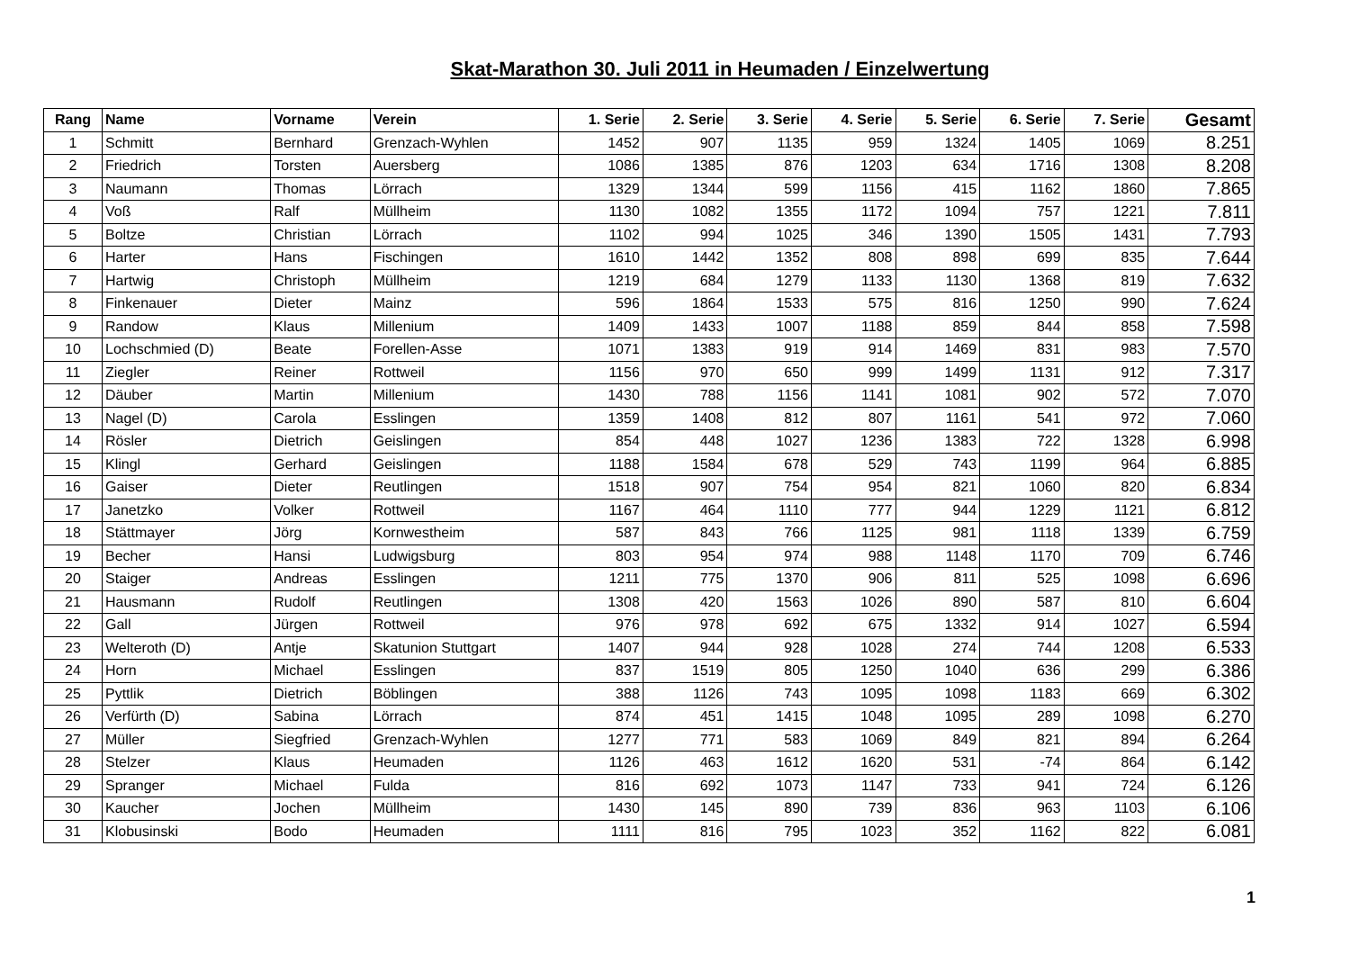Skat-Marathon 30. Juli 2011 in Heumaden / Einzelwertung
| Rang | Name | Vorname | Verein | 1. Serie | 2. Serie | 3. Serie | 4. Serie | 5. Serie | 6. Serie | 7. Serie | Gesamt |
| --- | --- | --- | --- | --- | --- | --- | --- | --- | --- | --- | --- |
| 1 | Schmitt | Bernhard | Grenzach-Wyhlen | 1452 | 907 | 1135 | 959 | 1324 | 1405 | 1069 | 8.251 |
| 2 | Friedrich | Torsten | Auersberg | 1086 | 1385 | 876 | 1203 | 634 | 1716 | 1308 | 8.208 |
| 3 | Naumann | Thomas | Lörrach | 1329 | 1344 | 599 | 1156 | 415 | 1162 | 1860 | 7.865 |
| 4 | Voß | Ralf | Müllheim | 1130 | 1082 | 1355 | 1172 | 1094 | 757 | 1221 | 7.811 |
| 5 | Boltze | Christian | Lörrach | 1102 | 994 | 1025 | 346 | 1390 | 1505 | 1431 | 7.793 |
| 6 | Harter | Hans | Fischingen | 1610 | 1442 | 1352 | 808 | 898 | 699 | 835 | 7.644 |
| 7 | Hartwig | Christoph | Müllheim | 1219 | 684 | 1279 | 1133 | 1130 | 1368 | 819 | 7.632 |
| 8 | Finkenauer | Dieter | Mainz | 596 | 1864 | 1533 | 575 | 816 | 1250 | 990 | 7.624 |
| 9 | Randow | Klaus | Millenium | 1409 | 1433 | 1007 | 1188 | 859 | 844 | 858 | 7.598 |
| 10 | Lochschmied (D) | Beate | Forellen-Asse | 1071 | 1383 | 919 | 914 | 1469 | 831 | 983 | 7.570 |
| 11 | Ziegler | Reiner | Rottweil | 1156 | 970 | 650 | 999 | 1499 | 1131 | 912 | 7.317 |
| 12 | Däuber | Martin | Millenium | 1430 | 788 | 1156 | 1141 | 1081 | 902 | 572 | 7.070 |
| 13 | Nagel (D) | Carola | Esslingen | 1359 | 1408 | 812 | 807 | 1161 | 541 | 972 | 7.060 |
| 14 | Rösler | Dietrich | Geislingen | 854 | 448 | 1027 | 1236 | 1383 | 722 | 1328 | 6.998 |
| 15 | Klingl | Gerhard | Geislingen | 1188 | 1584 | 678 | 529 | 743 | 1199 | 964 | 6.885 |
| 16 | Gaiser | Dieter | Reutlingen | 1518 | 907 | 754 | 954 | 821 | 1060 | 820 | 6.834 |
| 17 | Janetzko | Volker | Rottweil | 1167 | 464 | 1110 | 777 | 944 | 1229 | 1121 | 6.812 |
| 18 | Stättmayer | Jörg | Kornwestheim | 587 | 843 | 766 | 1125 | 981 | 1118 | 1339 | 6.759 |
| 19 | Becher | Hansi | Ludwigsburg | 803 | 954 | 974 | 988 | 1148 | 1170 | 709 | 6.746 |
| 20 | Staiger | Andreas | Esslingen | 1211 | 775 | 1370 | 906 | 811 | 525 | 1098 | 6.696 |
| 21 | Hausmann | Rudolf | Reutlingen | 1308 | 420 | 1563 | 1026 | 890 | 587 | 810 | 6.604 |
| 22 | Gall | Jürgen | Rottweil | 976 | 978 | 692 | 675 | 1332 | 914 | 1027 | 6.594 |
| 23 | Welteroth (D) | Antje | Skatunion Stuttgart | 1407 | 944 | 928 | 1028 | 274 | 744 | 1208 | 6.533 |
| 24 | Horn | Michael | Esslingen | 837 | 1519 | 805 | 1250 | 1040 | 636 | 299 | 6.386 |
| 25 | Pyttlik | Dietrich | Böblingen | 388 | 1126 | 743 | 1095 | 1098 | 1183 | 669 | 6.302 |
| 26 | Verfürth (D) | Sabina | Lörrach | 874 | 451 | 1415 | 1048 | 1095 | 289 | 1098 | 6.270 |
| 27 | Müller | Siegfried | Grenzach-Wyhlen | 1277 | 771 | 583 | 1069 | 849 | 821 | 894 | 6.264 |
| 28 | Stelzer | Klaus | Heumaden | 1126 | 463 | 1612 | 1620 | 531 | -74 | 864 | 6.142 |
| 29 | Spranger | Michael | Fulda | 816 | 692 | 1073 | 1147 | 733 | 941 | 724 | 6.126 |
| 30 | Kaucher | Jochen | Müllheim | 1430 | 145 | 890 | 739 | 836 | 963 | 1103 | 6.106 |
| 31 | Klobusinski | Bodo | Heumaden | 1111 | 816 | 795 | 1023 | 352 | 1162 | 822 | 6.081 |
1